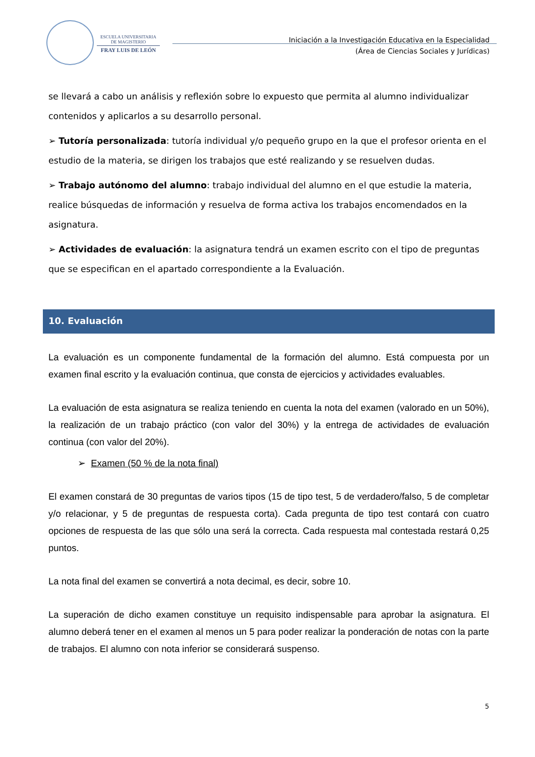ESCUELA UNIVERSITARIA
DE MAGISTERIO
FRAY LUIS DE LEÓN
Iniciación a la Investigación Educativa en la Especialidad
(Área de Ciencias Sociales y Jurídicas)
se llevará a cabo un análisis y reflexión sobre lo expuesto que permita al alumno individualizar contenidos y aplicarlos a su desarrollo personal.
➢ Tutoría personalizada: tutoría individual y/o pequeño grupo en la que el profesor orienta en el estudio de la materia, se dirigen los trabajos que esté realizando y se resuelven dudas.
➢ Trabajo autónomo del alumno: trabajo individual del alumno en el que estudie la materia, realice búsquedas de información y resuelva de forma activa los trabajos encomendados en la asignatura.
➢ Actividades de evaluación: la asignatura tendrá un examen escrito con el tipo de preguntas que se especifican en el apartado correspondiente a la Evaluación.
10. Evaluación
La evaluación es un componente fundamental de la formación del alumno. Está compuesta por un examen final escrito y la evaluación continua, que consta de ejercicios y actividades evaluables.
La evaluación de esta asignatura se realiza teniendo en cuenta la nota del examen (valorado en un 50%), la realización de un trabajo práctico (con valor del 30%) y la entrega de actividades de evaluación continua (con valor del 20%).
➢ Examen (50 % de la nota final)
El examen constará de 30 preguntas de varios tipos (15 de tipo test, 5 de verdadero/falso, 5 de completar y/o relacionar, y 5 de preguntas de respuesta corta). Cada pregunta de tipo test contará con cuatro opciones de respuesta de las que sólo una será la correcta. Cada respuesta mal contestada restará 0,25 puntos.
La nota final del examen se convertirá a nota decimal, es decir, sobre 10.
La superación de dicho examen constituye un requisito indispensable para aprobar la asignatura. El alumno deberá tener en el examen al menos un 5 para poder realizar la ponderación de notas con la parte de trabajos. El alumno con nota inferior se considerará suspenso.
5